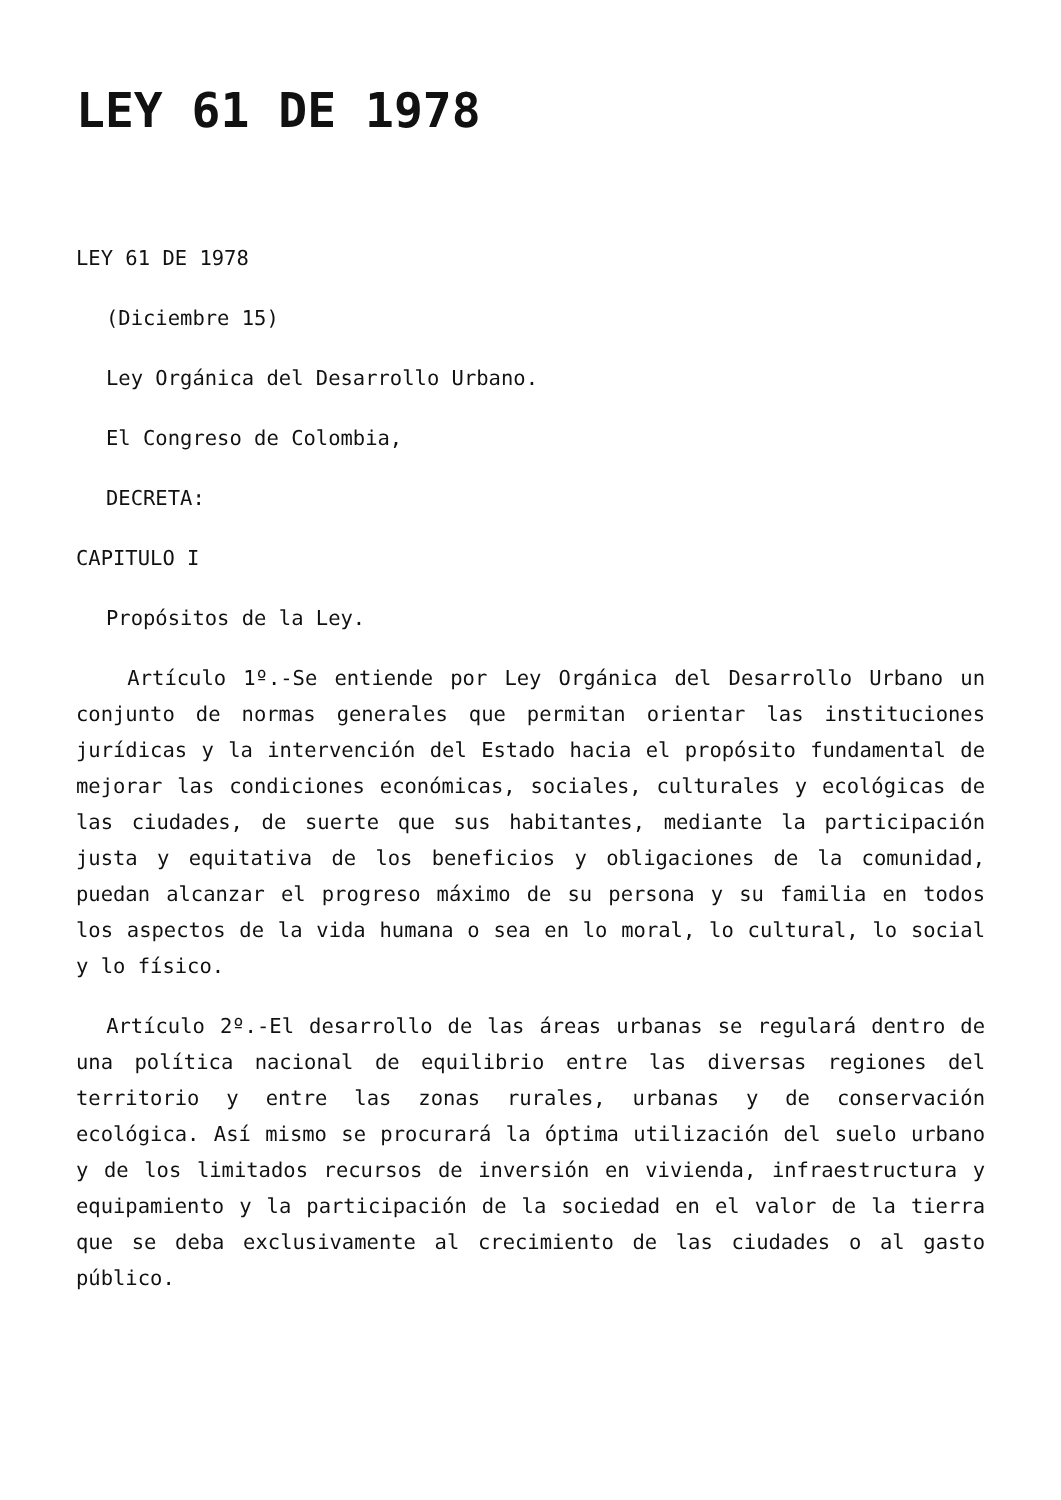LEY 61 DE 1978
LEY 61 DE 1978
(Diciembre 15)
Ley Orgánica del Desarrollo Urbano.
El Congreso de Colombia,
DECRETA:
CAPITULO I
Propósitos de la Ley.
Artículo 1º.-Se entiende por Ley Orgánica del Desarrollo Urbano un conjunto de normas generales que permitan orientar las instituciones jurídicas y la intervención del Estado hacia el propósito fundamental de mejorar las condiciones económicas, sociales, culturales y ecológicas de las ciudades, de suerte que sus habitantes, mediante la participación justa y equitativa de los beneficios y obligaciones de la comunidad, puedan alcanzar el progreso máximo de su persona y su familia en todos los aspectos de la vida humana o sea en lo moral, lo cultural, lo social y lo físico.
Artículo 2º.-El desarrollo de las áreas urbanas se regulará dentro de una política nacional de equilibrio entre las diversas regiones del territorio y entre las zonas rurales, urbanas y de conservación ecológica. Así mismo se procurará la óptima utilización del suelo urbano y de los limitados recursos de inversión en vivienda, infraestructura y equipamiento y la participación de la sociedad en el valor de la tierra que se deba exclusivamente al crecimiento de las ciudades o al gasto público.